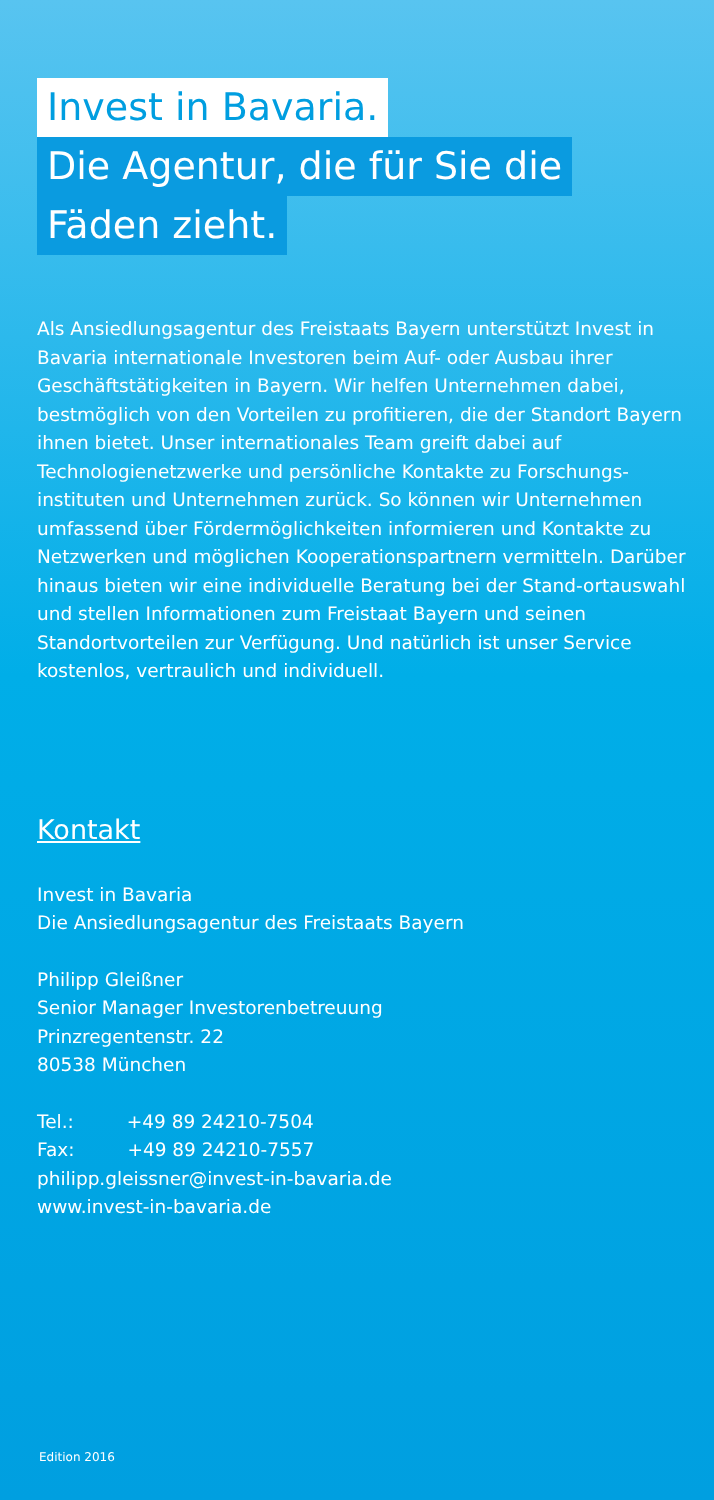Invest in Bavaria.
Die Agentur, die für Sie die
Fäden zieht.
Als Ansiedlungsagentur des Freistaats Bayern unterstützt Invest in Bavaria internationale Investoren beim Auf- oder Ausbau ihrer Geschäftstätigkeiten in Bayern. Wir helfen Unternehmen dabei, bestmöglich von den Vorteilen zu profitieren, die der Standort Bayern ihnen bietet. Unser internationales Team greift dabei auf Technologienetzwerke und persönliche Kontakte zu Forschungs-instituten und Unternehmen zurück. So können wir Unternehmen umfassend über Fördermöglichkeiten informieren und Kontakte zu Netzwerken und möglichen Kooperationspartnern vermitteln. Darüber hinaus bieten wir eine individuelle Beratung bei der Stand-ortauswahl und stellen Informationen zum Freistaat Bayern und seinen Standortvorteilen zur Verfügung. Und natürlich ist unser Service kostenlos, vertraulich und individuell.
Kontakt
Invest in Bavaria
Die Ansiedlungsagentur des Freistaats Bayern
Philipp Gleißner
Senior Manager Investorenbetreuung
Prinzregentenstr. 22
80538 München
Tel.: +49 89 24210-7504
Fax: +49 89 24210-7557
philipp.gleissner@invest-in-bavaria.de
www.invest-in-bavaria.de
Edition 2016